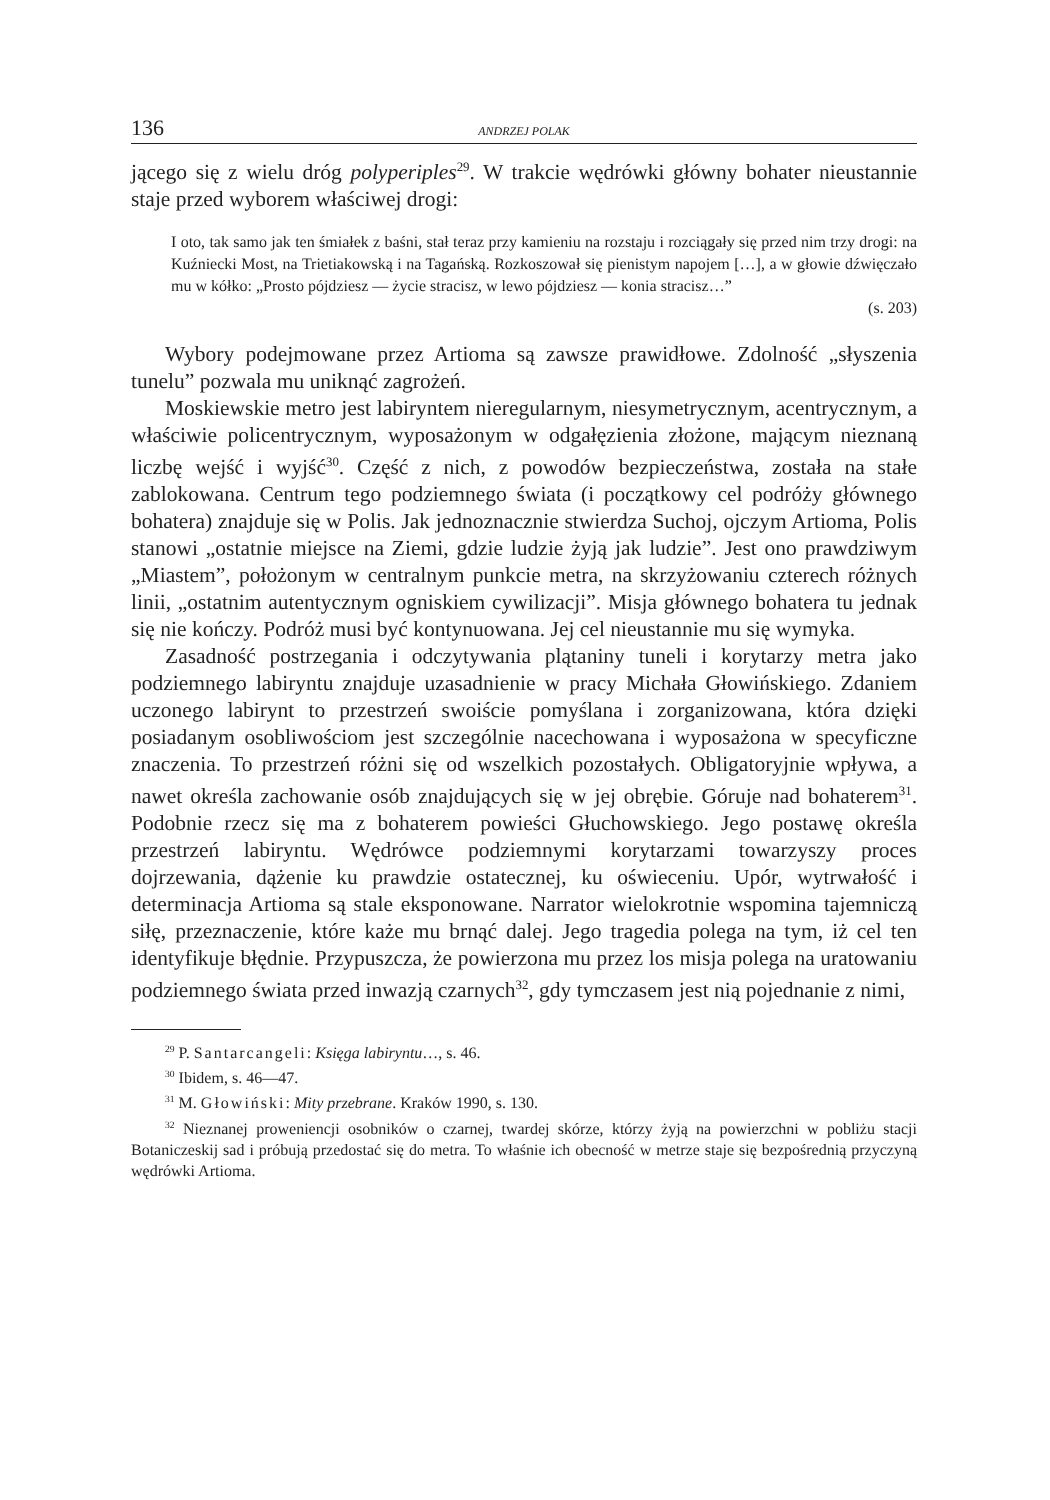136 ANDRZEJ POLAK
jącego się z wielu dróg polyperiples<sup>29</sup>. W trakcie wędrówki główny bohater nieustannie staje przed wyborem właściwej drogi:
I oto, tak samo jak ten śmiałek z baśni, stał teraz przy kamieniu na rozstaju i rozciągały się przed nim trzy drogi: na Kuźniecki Most, na Trietiakowską i na Tagańską. Rozkoszował się pienistym napojem […], a w głowie dźwięczało mu w kółko: „Prosto pójdziesz — życie stracisz, w lewo pójdziesz — konia stracisz…”
(s. 203)
Wybory podejmowane przez Artioma są zawsze prawidłowe. Zdolność „słyszenia tunelu” pozwala mu uniknąć zagrożeń.
Moskiewskie metro jest labiryntem nieregularnym, niesymetrycznym, acentrycznym, a właściwie policentrycznym, wyposażonym w odgałęzienia złożone, mającym nieznaną liczbę wejść i wyjść<sup>30</sup>. Część z nich, z powodów bezpieczeństwa, została na stałe zablokowana. Centrum tego podziemnego świata (i początkowy cel podróży głównego bohatera) znajduje się w Polis. Jak jednoznacznie stwierdza Suchoj, ojczym Artioma, Polis stanowi „ostatnie miejsce na Ziemi, gdzie ludzie żyją jak ludzie”. Jest ono prawdziwym „Miastem”, położonym w centralnym punkcie metra, na skrzyżowaniu czterech różnych linii, „ostatnim autentycznym ogniskiem cywilizacji”. Misja głównego bohatera tu jednak się nie kończy. Podróż musi być kontynuowana. Jej cel nieustannie mu się wymyka.
Zasadność postrzegania i odczytywania plątaniny tuneli i korytarzy metra jako podziemnego labiryntu znajduje uzasadnienie w pracy Michała Głowińskiego. Zdaniem uczonego labirynt to przestrzeń swoiście pomyślana i zorganizowana, która dzięki posiadanym osobliwościom jest szczególnie nacechowana i wyposażona w specyficzne znaczenia. To przestrzeń różni się od wszelkich pozostałych. Obligatoryjnie wpływa, a nawet określa zachowanie osób znajdujących się w jej obrębie. Góruje nad bohaterem<sup>31</sup>. Podobnie rzecz się ma z bohaterem powieści Głuchowskiego. Jego postawę określa przestrzeń labiryntu. Wędrówce podziemnymi korytarzami towarzyszy proces dojrzewania, dążenie ku prawdzie ostatecznej, ku oświeceniu. Upór, wytrwałość i determinacja Artioma są stale eksponowane. Narrator wielokrotnie wspomina tajemniczą siłę, przeznaczenie, które każe mu brnąć dalej. Jego tragedia polega na tym, iż cel ten identyfikuje błędnie. Przypuszcza, że powierzona mu przez los misja polega na uratowaniu podziemnego świata przed inwazją czarnych<sup>32</sup>, gdy tymczasem jest nią pojednanie z nimi,
<sup>29</sup> P. Santarcangeli: Księga labiryntu…, s. 46.
<sup>30</sup> Ibidem, s. 46—47.
<sup>31</sup> M. Głowiński: Mity przebrane. Kraków 1990, s. 130.
<sup>32</sup> Nieznanej proweniencji osobników o czarnej, twardej skórze, którzy żyją na powierzchni w pobliżu stacji Botaniczeskij sad i próbują przedostać się do metra. To właśnie ich obecność w metrze staje się bezpośrednią przyczyną wędrówki Artioma.